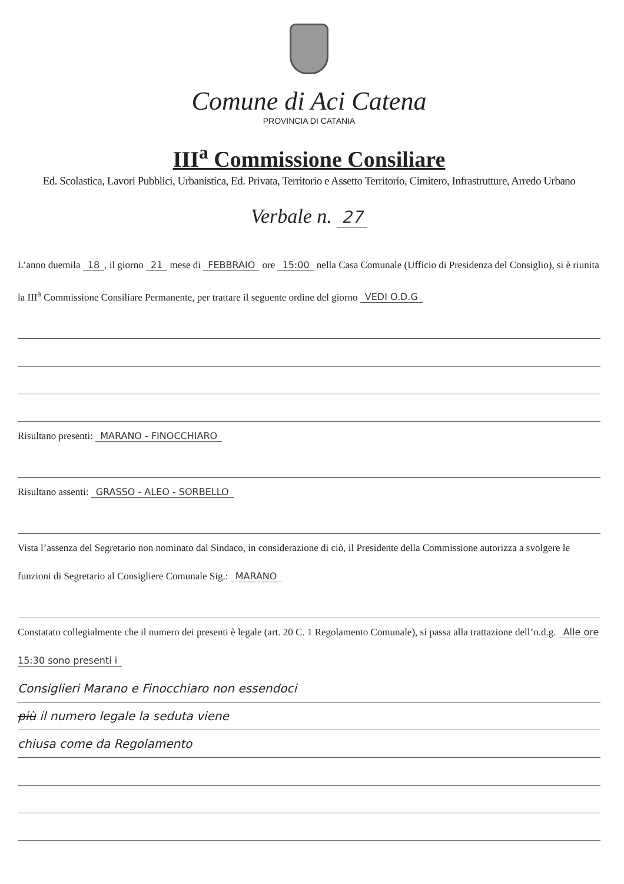Comune di Aci Catena
PROVINCIA DI CATANIA
III<sup>a</sup> Commissione Consiliare
Ed. Scolastica, Lavori Pubblici, Urbanistica, Ed. Privata, Territorio e Assetto Territorio, Cimitero, Infrastrutture, Arredo Urbano
Verbale n. 27
L’anno duemila 18, il giorno 21 mese di FEBBRAIO ore 15:00 nella Casa Comunale (Ufficio di Presidenza del Consiglio), si è riunita la III<sup>a</sup> Commissione Consiliare Permanente, per trattare il seguente ordine del giorno VEDI O.D.G
Risultano presenti: MARANO - FINOCCHIARO
Risultano assenti: GRASSO - ALEO - SORBELLO
Vista l’assenza del Segretario non nominato dal Sindaco, in considerazione di ciò, il Presidente della Commissione autorizza a svolgere le funzioni di Segretario al Consigliere Comunale Sig.: MARANO
Constatato collegialmente che il numero dei presenti è legale (art. 20 C. 1 Regolamento Comunale), si passa alla trattazione dell’o.d.g. Alle ore 15:30 sono presenti i
Consiglieri Marano e Finocchiaro non essendoci
più il numero legale la seduta viene
chiusa come da Regolamento